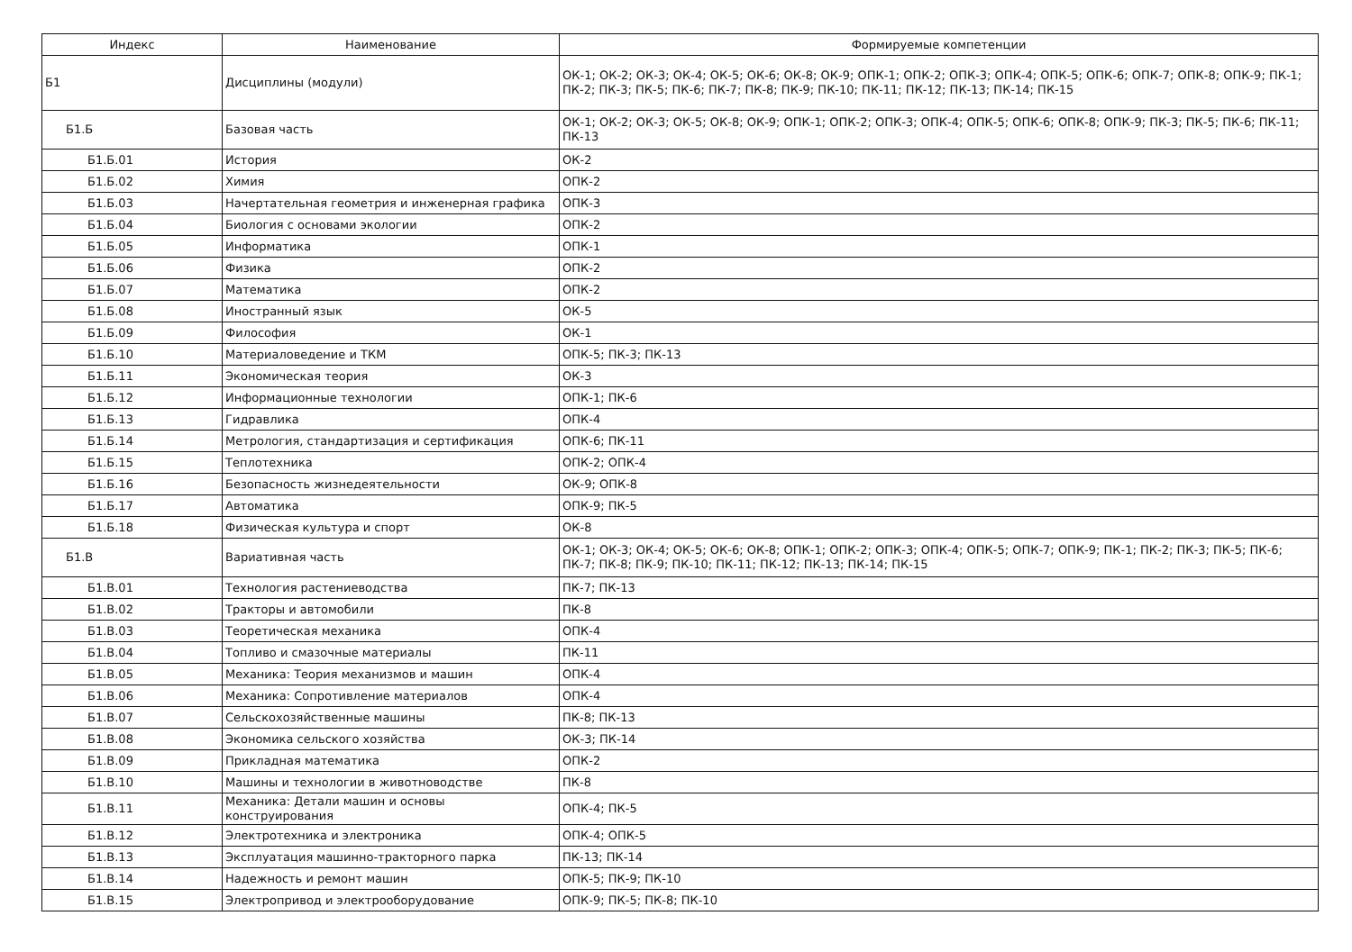| Индекс | Наименование | Формируемые компетенции |
| --- | --- | --- |
| Б1 | Дисциплины (модули) | ОК-1; ОК-2; ОК-3; ОК-4; ОК-5; ОК-6; ОК-8; ОК-9; ОПК-1; ОПК-2; ОПК-3; ОПК-4; ОПК-5; ОПК-6; ОПК-7; ОПК-8; ОПК-9; ПК-1; ПК-2; ПК-3; ПК-5; ПК-6; ПК-7; ПК-8; ПК-9; ПК-10; ПК-11; ПК-12; ПК-13; ПК-14; ПК-15 |
| Б1.Б | Базовая часть | ОК-1; ОК-2; ОК-3; ОК-5; ОК-8; ОК-9; ОПК-1; ОПК-2; ОПК-3; ОПК-4; ОПК-5; ОПК-6; ОПК-8; ОПК-9; ПК-3; ПК-5; ПК-6; ПК-11; ПК-13 |
| Б1.Б.01 | История | ОК-2 |
| Б1.Б.02 | Химия | ОПК-2 |
| Б1.Б.03 | Начертательная геометрия и инженерная графика | ОПК-3 |
| Б1.Б.04 | Биология с основами экологии | ОПК-2 |
| Б1.Б.05 | Информатика | ОПК-1 |
| Б1.Б.06 | Физика | ОПК-2 |
| Б1.Б.07 | Математика | ОПК-2 |
| Б1.Б.08 | Иностранный язык | ОК-5 |
| Б1.Б.09 | Философия | ОК-1 |
| Б1.Б.10 | Материаловедение и ТКМ | ОПК-5; ПК-3; ПК-13 |
| Б1.Б.11 | Экономическая теория | ОК-3 |
| Б1.Б.12 | Информационные технологии | ОПК-1; ПК-6 |
| Б1.Б.13 | Гидравлика | ОПК-4 |
| Б1.Б.14 | Метрология, стандартизация и сертификация | ОПК-6; ПК-11 |
| Б1.Б.15 | Теплотехника | ОПК-2; ОПК-4 |
| Б1.Б.16 | Безопасность жизнедеятельности | ОК-9; ОПК-8 |
| Б1.Б.17 | Автоматика | ОПК-9; ПК-5 |
| Б1.Б.18 | Физическая культура и спорт | ОК-8 |
| Б1.В | Вариативная часть | ОК-1; ОК-3; ОК-4; ОК-5; ОК-6; ОК-8; ОПК-1; ОПК-2; ОПК-3; ОПК-4; ОПК-5; ОПК-7; ОПК-9; ПК-1; ПК-2; ПК-3; ПК-5; ПК-6; ПК-7; ПК-8; ПК-9; ПК-10; ПК-11; ПК-12; ПК-13; ПК-14; ПК-15 |
| Б1.В.01 | Технология растениеводства | ПК-7; ПК-13 |
| Б1.В.02 | Тракторы и автомобили | ПК-8 |
| Б1.В.03 | Теоретическая механика | ОПК-4 |
| Б1.В.04 | Топливо и смазочные материалы | ПК-11 |
| Б1.В.05 | Механика: Теория механизмов и машин | ОПК-4 |
| Б1.В.06 | Механика: Сопротивление материалов | ОПК-4 |
| Б1.В.07 | Сельскохозяйственные машины | ПК-8; ПК-13 |
| Б1.В.08 | Экономика сельского хозяйства | ОК-3; ПК-14 |
| Б1.В.09 | Прикладная математика | ОПК-2 |
| Б1.В.10 | Машины и технологии в животноводстве | ПК-8 |
| Б1.В.11 | Механика: Детали машин и основы конструирования | ОПК-4; ПК-5 |
| Б1.В.12 | Электротехника и электроника | ОПК-4; ОПК-5 |
| Б1.В.13 | Эксплуатация машинно-тракторного парка | ПК-13; ПК-14 |
| Б1.В.14 | Надежность и ремонт машин | ОПК-5; ПК-9; ПК-10 |
| Б1.В.15 | Электропривод и электрооборудование | ОПК-9; ПК-5; ПК-8; ПК-10 |